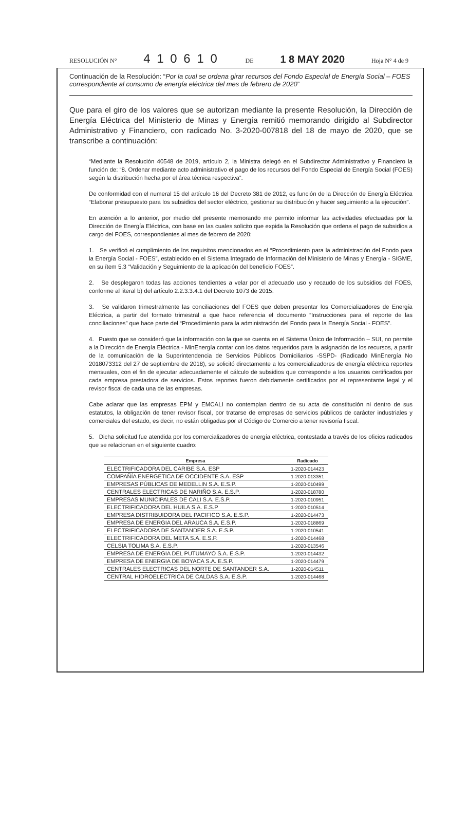RESOLUCIÓN N° 4 1 0 6 1 0 DE 1 8 MAY 2020 Hoja N° 4 de 9
Continuación de la Resolución: “Por la cual se ordena girar recursos del Fondo Especial de Energía Social – FOES correspondiente al consumo de energía eléctrica del mes de febrero de 2020”
Que para el giro de los valores que se autorizan mediante la presente Resolución, la Dirección de Energía Eléctrica del Ministerio de Minas y Energía remitió memorando dirigido al Subdirector Administrativo y Financiero, con radicado No. 3-2020-007818 del 18 de mayo de 2020, que se transcribe a continuación:
“Mediante la Resolución 40548 de 2019, artículo 2, la Ministra delegó en el Subdirector Administrativo y Financiero la función de: “8. Ordenar mediante acto administrativo el pago de los recursos del Fondo Especial de Energía Social (FOES) según la distribución hecha por el área técnica respectiva”.
De conformidad con el numeral 15 del artículo 16 del Decreto 381 de 2012, es función de la Dirección de Energía Eléctrica “Elaborar presupuesto para los subsidios del sector eléctrico, gestionar su distribución y hacer seguimiento a la ejecución”.
En atención a lo anterior, por medio del presente memorando me permito informar las actividades efectuadas por la Dirección de Energía Eléctrica, con base en las cuales solicito que expida la Resolución que ordena el pago de subsidios a cargo del FOES, correspondientes al mes de febrero de 2020:
1. Se verificó el cumplimiento de los requisitos mencionados en el “Procedimiento para la administración del Fondo para la Energía Social - FOES”, establecido en el Sistema Integrado de Información del Ministerio de Minas y Energía - SIGME, en su ítem 5.3 “Validación y Seguimiento de la aplicación del beneficio FOES”.
2. Se desplegaron todas las acciones tendientes a velar por el adecuado uso y recaudo de los subsidios del FOES, conforme al literal b) del artículo 2.2.3.3.4.1 del Decreto 1073 de 2015.
3. Se validaron trimestralmente las conciliaciones del FOES que deben presentar los Comercializadores de Energía Eléctrica, a partir del formato trimestral a que hace referencia el documento “Instrucciones para el reporte de las conciliaciones” que hace parte del “Procedimiento para la administración del Fondo para la Energía Social - FOES”.
4. Puesto que se consideró que la información con la que se cuenta en el Sistema Único de Información – SUI, no permite a la Dirección de Energía Eléctrica - MinEnergía contar con los datos requeridos para la asignación de los recursos, a partir de la comunicación de la Superintendencia de Servicios Públicos Domiciliarios -SSPD- (Radicado MinEnergía No 2018073312 del 27 de septiembre de 2018), se solicitó directamente a los comercializadores de energía eléctrica reportes mensuales, con el fin de ejecutar adecuadamente el cálculo de subsidios que corresponde a los usuarios certificados por cada empresa prestadora de servicios. Estos reportes fueron debidamente certificados por el representante legal y el revisor fiscal de cada una de las empresas.
Cabe aclarar que las empresas EPM y EMCALI no contemplan dentro de su acta de constitución ni dentro de sus estatutos, la obligación de tener revisor fiscal, por tratarse de empresas de servicios públicos de carácter industriales y comerciales del estado, es decir, no están obligadas por el Código de Comercio a tener revisoría fiscal.
5. Dicha solicitud fue atendida por los comercializadores de energía eléctrica, contestada a través de los oficios radicados que se relacionan en el siguiente cuadro:
| Empresa | Radicado |
| --- | --- |
| ELECTRIFICADORA DEL CARIBE S.A. ESP | 1-2020-014423 |
| COMPAÑÍA ENERGETICA DE OCCIDENTE S.A. ESP | 1-2020-013351 |
| EMPRESAS PÚBLICAS DE MEDELLIN S.A. E.S.P. | 1-2020-010499 |
| CENTRALES ELECTRICAS DE NARIÑO S.A. E.S.P. | 1-2020-018780 |
| EMPRESAS MUNICIPALES DE CALI S.A. E.S.P. | 1-2020-010951 |
| ELECTRIFICADORA DEL HUILA S.A. E.S.P | 1-2020-010514 |
| EMPRESA DISTRIBUIDORA DEL PACIFICO S.A. E.S.P. | 1-2020-014473 |
| EMPRESA DE ENERGIA DEL ARAUCA S.A. E.S.P. | 1-2020-018869 |
| ELECTRIFICADORA DE SANTANDER S.A. E.S.P. | 1-2020-010541 |
| ELECTRIFICADORA DEL META S.A. E.S.P. | 1-2020-014468 |
| CELSIA TOLIMA S.A. E.S.P. | 1-2020-013546 |
| EMPRESA DE ENERGIA DEL PUTUMAYO S.A. E.S.P. | 1-2020-014432 |
| EMPRESA DE ENERGIA DE BOYACA S.A. E.S.P. | 1-2020-014479 |
| CENTRALES ELECTRICAS DEL NORTE DE SANTANDER S.A. | 1-2020-014511 |
| CENTRAL HIDROELECTRICA DE CALDAS S.A. E.S.P. | 1-2020-014468 |